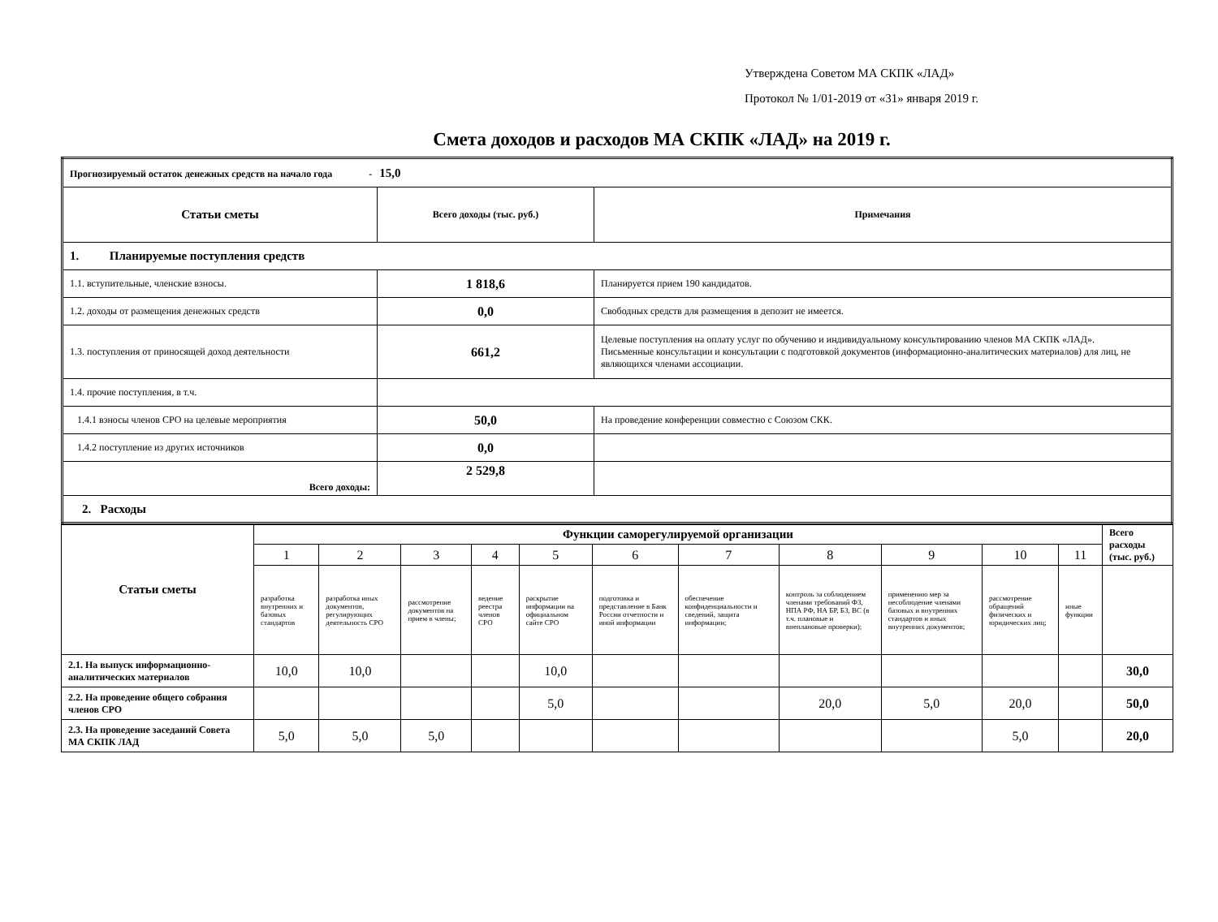Утверждена Советом МА СКПК «ЛАД»
Протокол № 1/01-2019 от «31» января 2019 г.
Смета доходов и расходов МА СКПК «ЛАД» на 2019 г.
| Прогнозируемый остаток денежных средств на начало года - 15,0 | | |
| Статьи сметы | Всего доходы (тыс. руб.) | Примечания |
| 1. Планируемые поступления средств | | |
| 1.1. вступительные, членские взносы. | 1 818,6 | Планируется прием 190 кандидатов. |
| 1.2. доходы от размещения денежных средств | 0,0 | Свободных средств для размещения в депозит не имеется. |
| 1.3. поступления от приносящей доход деятельности | 661,2 | Целевые поступления на оплату услуг по обучению и индивидуальному консультированию членов МА СКПК «ЛАД». Письменные консультации и консультации с подготовкой документов (информационно-аналитических материалов) для лиц, не являющихся членами ассоциации. |
| 1.4. прочие поступления, в т.ч. | | |
| 1.4.1 взносы членов СРО на целевые мероприятия | 50,0 | На проведение конференции совместно с Союзом СКК. |
| 1.4.2 поступление из других источников | 0,0 | |
| Всего доходы: | 2 529,8 | |
| 2. Расходы | | |
| Статьи сметы | Функции саморегулируемой организации | | | | | | | | | | | Всего расходы (тыс. руб.) |
| --- | --- | --- | --- | --- | --- | --- | --- | --- | --- | --- | --- | --- |
| | 1 | 2 | 3 | 4 | 5 | 6 | 7 | 8 | 9 | 10 | 11 | |
| | разработка внутренних и базовых стандартов | разработка иных документов, регулирующих деятельность СРО | рассмотрение документов на прием в члены; | ведение реестра членов СРО | раскрытие информации на официальном сайте СРО | подготовка и представление в Банк России отчетности и иной информации | обеспечение конфиденциальности и сведений, защита информации; | контроль за соблюдением членами требований ФЗ, НПА РФ, НА БР, БЗ, ВС (в т.ч. плановые и внеплановые проверки); | применению мер за несоблюдение членами базовых и внутренних стандартов и иных внутренних документов; | рассмотрение обращений физических и юридических лиц; | иные функции | |
| 2.1. На выпуск информационно-аналитических материалов | 10,0 | 10,0 | | | 10,0 | | | | | | | 30,0 |
| 2.2. На проведение общего собрания членов СРО | | | | | 5,0 | | | 20,0 | 5,0 | 20,0 | | 50,0 |
| 2.3. На проведение заседаний Совета МА СКПК ЛАД | 5,0 | 5,0 | 5,0 | | | | | | | 5,0 | | 20,0 |